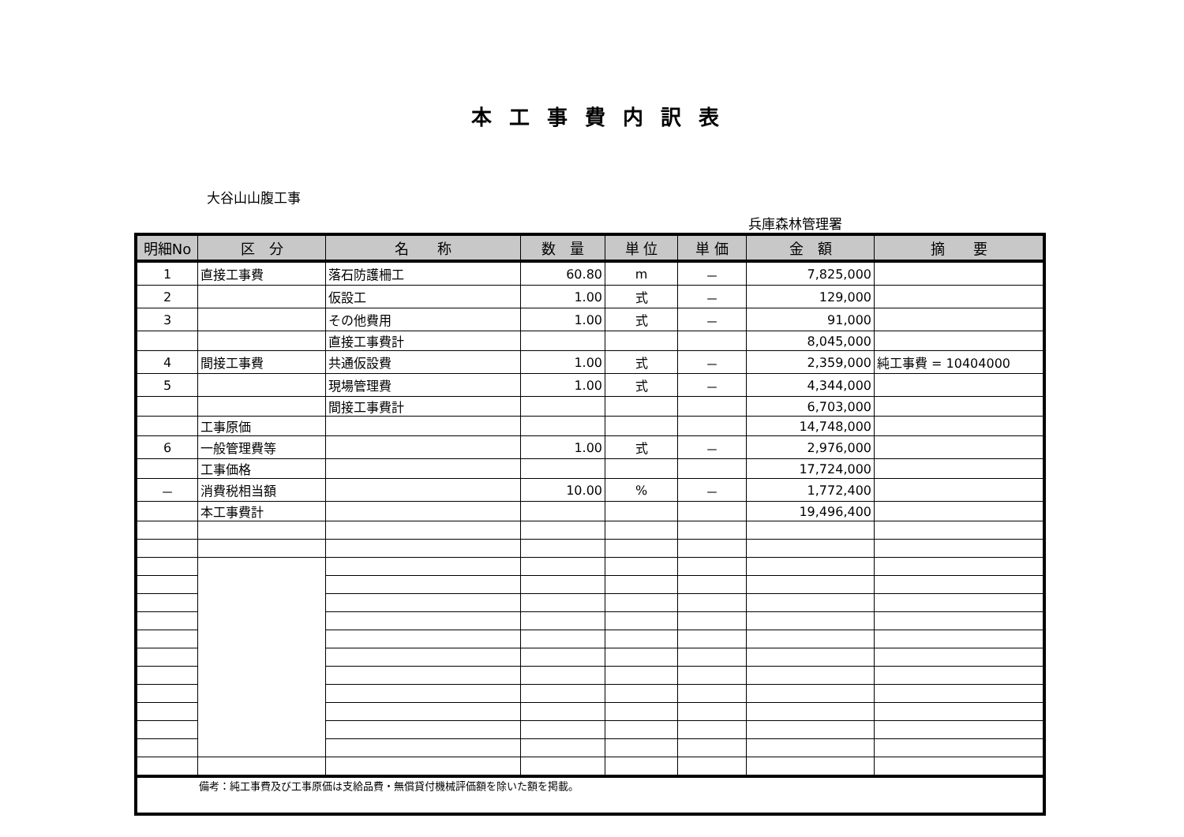本工事費内訳表
大谷山山腹工事
兵庫森林管理署
| 明細No | 区 分 | 名 称 | 数 量 | 単 位 | 単 価 | 金 額 | 摘 要 |
| --- | --- | --- | --- | --- | --- | --- | --- |
| 1 | 直接工事費 | 落石防護柵工 | 60.80 | m | － | 7,825,000 | |
| 2 | | 仮設工 | 1.00 | 式 | － | 129,000 | |
| 3 | | その他費用 | 1.00 | 式 | － | 91,000 | |
| | | 直接工事費計 | | | | 8,045,000 | |
| 4 | 間接工事費 | 共通仮設費 | 1.00 | 式 | － | 2,359,000 | 純工事費 = 10404000 |
| 5 | | 現場管理費 | 1.00 | 式 | － | 4,344,000 | |
| | | 間接工事費計 | | | | 6,703,000 | |
| | 工事原価 | | | | | 14,748,000 | |
| 6 | 一般管理費等 | | 1.00 | 式 | － | 2,976,000 | |
| | 工事価格 | | | | | 17,724,000 | |
| － | 消費税相当額 | | 10.00 | % | － | 1,772,400 | |
| | 本工事費計 | | | | | 19,496,400 | |
| 備考：純工事費及び工事原価は支給品費・無償貸付機械評価額を除いた額を掲載。 | | | | | | | |